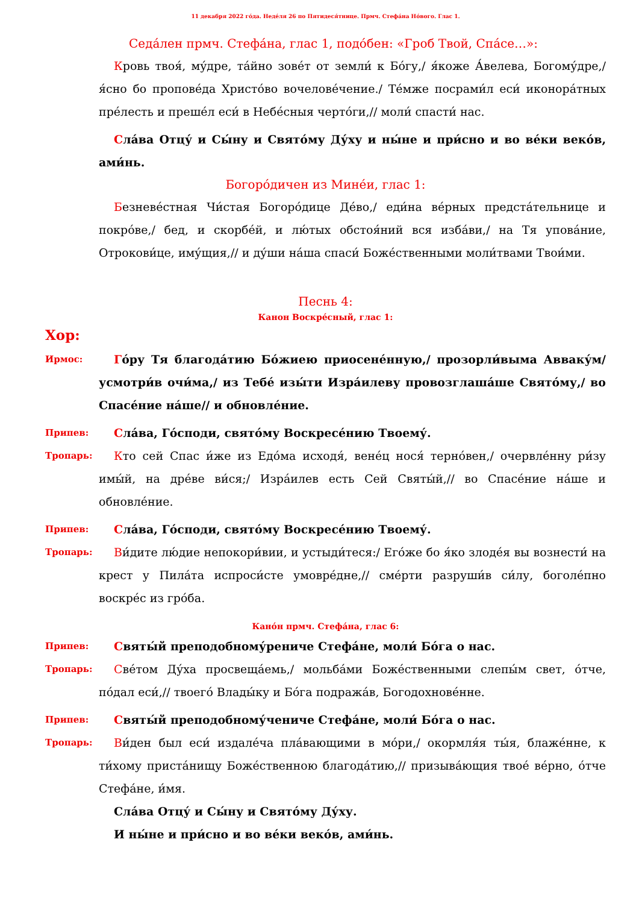11 декабря 2022 го́да. Неде́ля 26 по Пятидеся́тнице. Прмч. Стефа́на Но́вого. Глас 1.
Седа́лен прмч. Стефа́на, глас 1, подо́бен: «Гроб Твой, Спа́се…»:
Кровь твоя́, му́дре, та́йно зове́т от земли́ к Бо́гу,/ я́коже А́велева, Богому́дре,/ я́сно бо пропове́да Христо́во вочелове́чение./ Те́мже посрами́л еси́ иконора́тных пре́лесть и преше́л еси́ в Небе́сныя черто́ги,// моли́ спасти́ нас.
Сла́ва Отцу́ и Сы́ну и Свято́му Ду́ху и ны́не и при́сно и во ве́ки веко́в, ами́нь.
Богоро́дичен из Мине́и, глас 1:
Безневе́стная Чи́стая Богоро́дице Де́во,/ еди́на ве́рных предста́тельнице и покро́ве,/ бед, и скорбе́й, и лю́тых обстоя́ний вся изба́ви,/ на Тя упова́ние, Отрокови́це, иму́щия,// и ду́ши на́ша спаси́ Боже́ственными моли́твами Твои́ми.
Песнь 4:
Канон Воскре́сный, глас 1:
Хор:
Ирмос:
Го́ру Тя благода́тию Бо́жиею приосене́нную,/ прозорли́выма Авваку́м/ усмотри́в очи́ма,/ из Тебе́ изы́ти Изра́илеву провозглаша́ше Свято́му,/ во Спасе́ние на́ше// и обновле́ние.
Припев:
Сла́ва, Го́споди, свято́му Воскресе́нию Твоему́.
Тропарь:
Кто сей Спас и́же из Едо́ма исходя́, вене́ц нося́ терно́вен,/ очервле́нну ри́зу имы́й, на дре́ве ви́ся;/ Изра́илев есть Сей Святы́й,// во Спасе́ние на́ше и обновле́ние.
Припев:
Сла́ва, Го́споди, свято́му Воскресе́нию Твоему́.
Тропарь:
Ви́дите лю́дие непокори́вии, и устыди́теся:/ Его́же бо я́ко злоде́я вы вознести́ на крест у Пила́та испроси́сте умовре́дне,// сме́рти разруши́в си́лу, боголе́пно воскре́с из гро́ба.
Кано́н прмч. Стефа́на, глас 6:
Припев:
Святы́й преподобному́рениче Стефа́не, моли́ Бо́га о нас.
Тропарь:
Све́том Ду́ха просвеща́емь,/ мольба́ми Боже́ственными слепы́м свет, о́тче, по́дал еси́,// твоего́ Влады́ку и Бо́га подража́в, Богодохнове́нне.
Припев:
Святы́й преподобному́чениче Стефа́не, моли́ Бо́га о нас.
Тропарь:
Ви́ден был еси́ издале́ча пла́вающими в мо́ри,/ окормля́я ты́я, блаже́нне, к ти́хому приста́нищу Боже́ственною благода́тию,// призыва́ющия твое́ ве́рно, о́тче Стефа́не, и́мя.
Сла́ва Отцу́ и Сы́ну и Свято́му Ду́ху.
И ны́не и при́сно и во ве́ки веко́в, ами́нь.